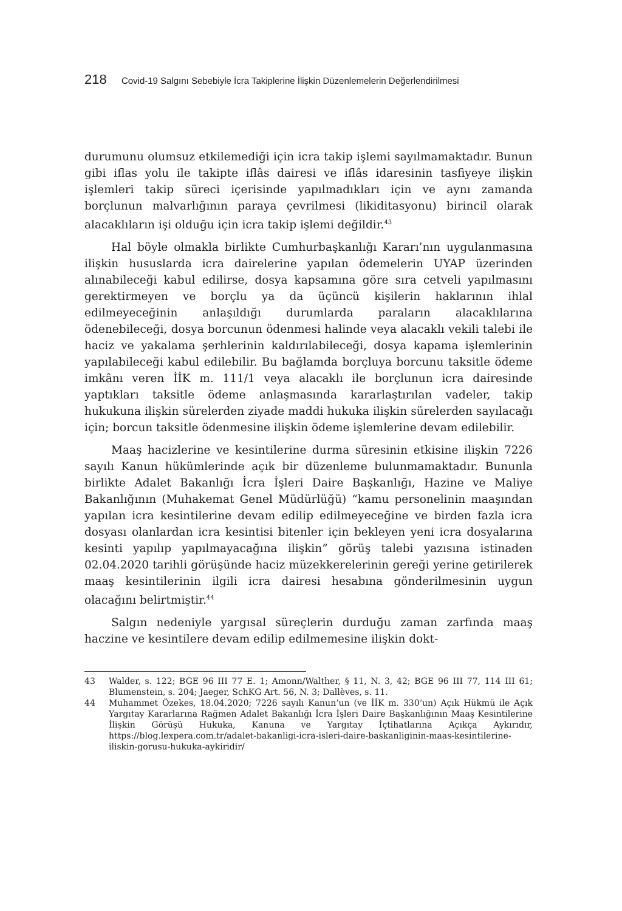218 Covid-19 Salgını Sebebiyle İcra Takiplerine İlişkin Düzenlemelerin Değerlendirilmesi
durumunu olumsuz etkilemediği için icra takip işlemi sayılmamaktadır. Bunun gibi iflas yolu ile takipte iflâs dairesi ve iflâs idaresinin tasfiyeye ilişkin işlemleri takip süreci içerisinde yapılmadıkları için ve aynı zamanda borçlunun malvarlığının paraya çevrilmesi (likiditasyonu) birincil olarak alacaklıların işi olduğu için icra takip işlemi değildir.<sup>43</sup>
Hal böyle olmakla birlikte Cumhurbaşkanlığı Kararı’nın uygulanmasına ilişkin hususlarda icra dairelerine yapılan ödemelerin UYAP üzerinden alınabileceği kabul edilirse, dosya kapsamına göre sıra cetveli yapılmasını gerektirmeyen ve borçlu ya da üçüncü kişilerin haklarının ihlal edilmeyeceğinin anlaşıldığı durumlarda paraların alacaklılarına ödenebileceği, dosya borcunun ödenmesi halinde veya alacaklı vekili talebi ile haciz ve yakalama şerhlerinin kaldırılabileceği, dosya kapama işlemlerinin yapılabileceği kabul edilebilir. Bu bağlamda borçluya borcunu taksitle ödeme imkânı veren İİK m. 111/1 veya alacaklı ile borçlunun icra dairesinde yaptıkları taksitle ödeme anlaşmasında kararlaştırılan vadeler, takip hukukuna ilişkin sürelerden ziyade maddi hukuka ilişkin sürelerden sayılacağı için; borcun taksitle ödenmesine ilişkin ödeme işlemlerine devam edilebilir.
Maaş hacizlerine ve kesintilerine durma süresinin etkisine ilişkin 7226 sayılı Kanun hükümlerinde açık bir düzenleme bulunmamaktadır. Bununla birlikte Adalet Bakanlığı İcra İşleri Daire Başkanlığı, Hazine ve Maliye Bakanlığının (Muhakemat Genel Müdürlüğü) “kamu personelinin maaşından yapılan icra kesintilerine devam edilip edilmeyeceğine ve birden fazla icra dosyası olanlardan icra kesintisi bitenler için bekleyen yeni icra dosyalarına kesinti yapılıp yapılmayacağına ilişkin” görüş talebi yazısına istinaden 02.04.2020 tarihli görüşünde haciz müzekkerelerinin gereği yerine getirilerek maaş kesintilerinin ilgili icra dairesi hesabına gönderilmesinin uygun olacağını belirtmiştir.<sup>44</sup>
Salgın nedeniyle yargısal süreçlerin durduğu zaman zarfında maaş haczine ve kesintilere devam edilip edilmemesine ilişkin dokt-
43 Walder, s. 122; BGE 96 III 77 E. 1; Amonn/Walther, § 11, N. 3, 42; BGE 96 III 77, 114 III 61; Blumenstein, s. 204; Jaeger, SchKG Art. 56, N. 3; Dallèves, s. 11.
44 Muhammet Özekes, 18.04.2020; 7226 sayılı Kanun’un (ve İİK m. 330’un) Açık Hükmü ile Açık Yargıtay Kararlarına Rağmen Adalet Bakanlığı İcra İşleri Daire Başkanlığının Maaş Kesintilerine İlişkin Görüşü Hukuka, Kanuna ve Yargıtay İçtihatlarına Açıkça Aykırıdır, https://blog.lexpera.com.tr/adalet-bakanligi-icra-isleri-daire-baskanliginin-maas-kesintilerine-iliskin-gorusu-hukuka-aykiridir/